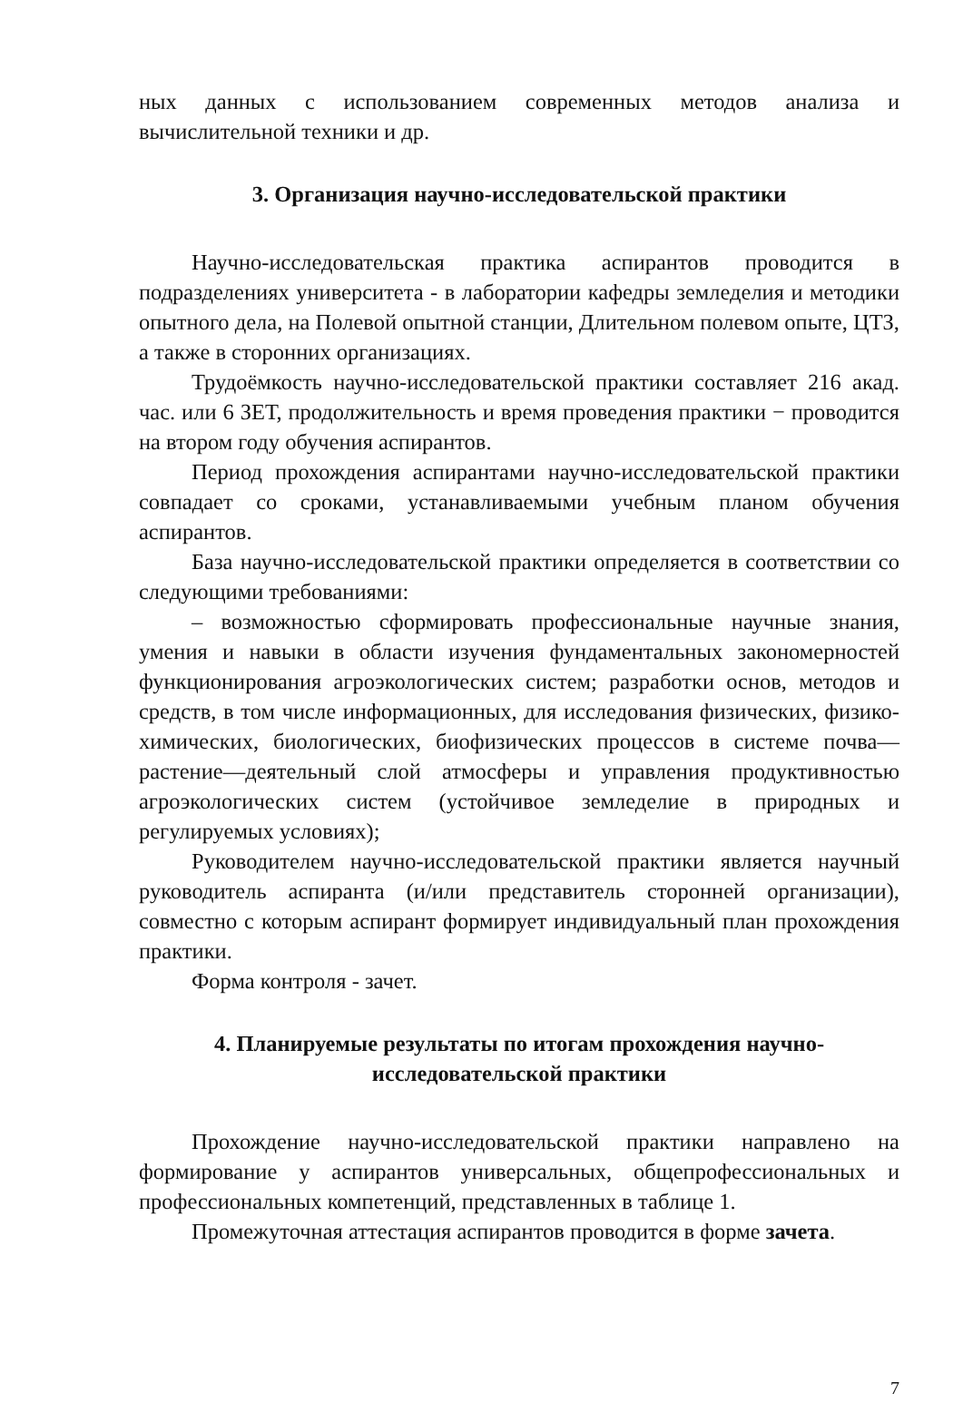ных данных с использованием современных методов анализа и вычислительной техники и др.
3. Организация научно-исследовательской практики
Научно-исследовательская практика аспирантов проводится в подразделениях университета - в лаборатории кафедры земледелия и методики опытного дела, на Полевой опытной станции, Длительном полевом опыте, ЦТЗ, а также в сторонних организациях.
Трудоёмкость научно-исследовательской практики составляет 216 акад. час. или 6 ЗЕТ, продолжительность и время проведения практики − проводится на втором году обучения аспирантов.
Период прохождения аспирантами научно-исследовательской практики совпадает со сроками, устанавливаемыми учебным планом обучения аспирантов.
База научно-исследовательской практики определяется в соответствии со следующими требованиями:
– возможностью сформировать профессиональные научные знания, умения и навыки в области изучения фундаментальных закономерностей функционирования агроэкологических систем; разработки основ, методов и средств, в том числе информационных, для исследования физических, физико-химических, биологических, биофизических процессов в системе почва—растение—деятельный слой атмосферы и управления продуктивностью агроэкологических систем (устойчивое земледелие в природных и регулируемых условиях);
Руководителем научно-исследовательской практики является научный руководитель аспиранта (и/или представитель сторонней организации), совместно с которым аспирант формирует индивидуальный план прохождения практики.
Форма контроля - зачет.
4. Планируемые результаты по итогам прохождения научно-
исследовательской практики
Прохождение научно-исследовательской практики направлено на формирование у аспирантов универсальных, общепрофессиональных и профессиональных компетенций, представленных в таблице 1.
Промежуточная аттестация аспирантов проводится в форме зачета.
7